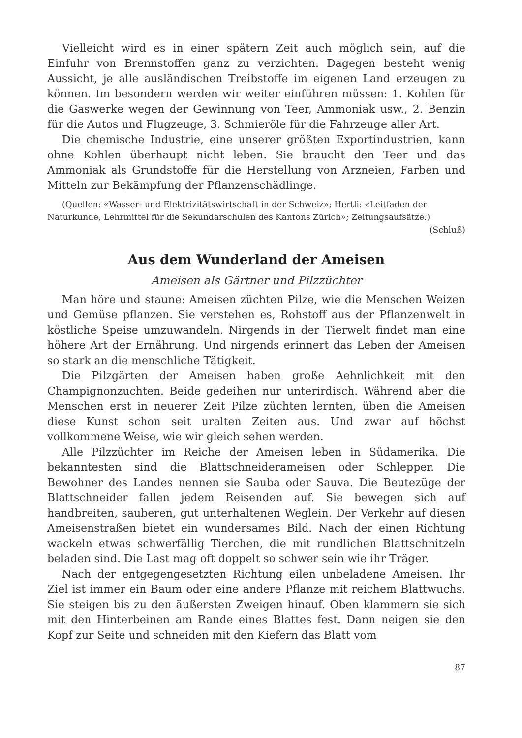Vielleicht wird es in einer spätern Zeit auch möglich sein, auf die Einfuhr von Brennstoffen ganz zu verzichten. Dagegen besteht wenig Aussicht, je alle ausländischen Treibstoffe im eigenen Land erzeugen zu können. Im besondern werden wir weiter einführen müssen: 1. Kohlen für die Gaswerke wegen der Gewinnung von Teer, Ammoniak usw., 2. Benzin für die Autos und Flugzeuge, 3. Schmieröle für die Fahrzeuge aller Art.
Die chemische Industrie, eine unserer größten Exportindustrien, kann ohne Kohlen überhaupt nicht leben. Sie braucht den Teer und das Ammoniak als Grundstoffe für die Herstellung von Arzneien, Farben und Mitteln zur Bekämpfung der Pflanzenschädlinge.
(Quellen: «Wasser- und Elektrizitätswirtschaft in der Schweiz»; Hertli: «Leitfaden der Naturkunde, Lehrmittel für die Sekundarschulen des Kantons Zürich»; Zeitungsaufsätze.) (Schluß)
Aus dem Wunderland der Ameisen
Ameisen als Gärtner und Pilzzüchter
Man höre und staune: Ameisen züchten Pilze, wie die Menschen Weizen und Gemüse pflanzen. Sie verstehen es, Rohstoff aus der Pflanzenwelt in köstliche Speise umzuwandeln. Nirgends in der Tierwelt findet man eine höhere Art der Ernährung. Und nirgends erinnert das Leben der Ameisen so stark an die menschliche Tätigkeit.
Die Pilzgärten der Ameisen haben große Aehnlichkeit mit den Champignonzuchten. Beide gedeihen nur unterirdisch. Während aber die Menschen erst in neuerer Zeit Pilze züchten lernten, üben die Ameisen diese Kunst schon seit uralten Zeiten aus. Und zwar auf höchst vollkommene Weise, wie wir gleich sehen werden.
Alle Pilzzüchter im Reiche der Ameisen leben in Südamerika. Die bekanntesten sind die Blattschneiderameisen oder Schlepper. Die Bewohner des Landes nennen sie Sauba oder Sauva. Die Beutezüge der Blattschneider fallen jedem Reisenden auf. Sie bewegen sich auf handbreiten, sauberen, gut unterhaltenen Weglein. Der Verkehr auf diesen Ameisenstraßen bietet ein wundersames Bild. Nach der einen Richtung wackeln etwas schwerfällig Tierchen, die mit rundlichen Blattschnitzeln beladen sind. Die Last mag oft doppelt so schwer sein wie ihr Träger.
Nach der entgegengesetzten Richtung eilen unbeladene Ameisen. Ihr Ziel ist immer ein Baum oder eine andere Pflanze mit reichem Blattwuchs. Sie steigen bis zu den äußersten Zweigen hinauf. Oben klammern sie sich mit den Hinterbeinen am Rande eines Blattes fest. Dann neigen sie den Kopf zur Seite und schneiden mit den Kiefern das Blatt vom
87